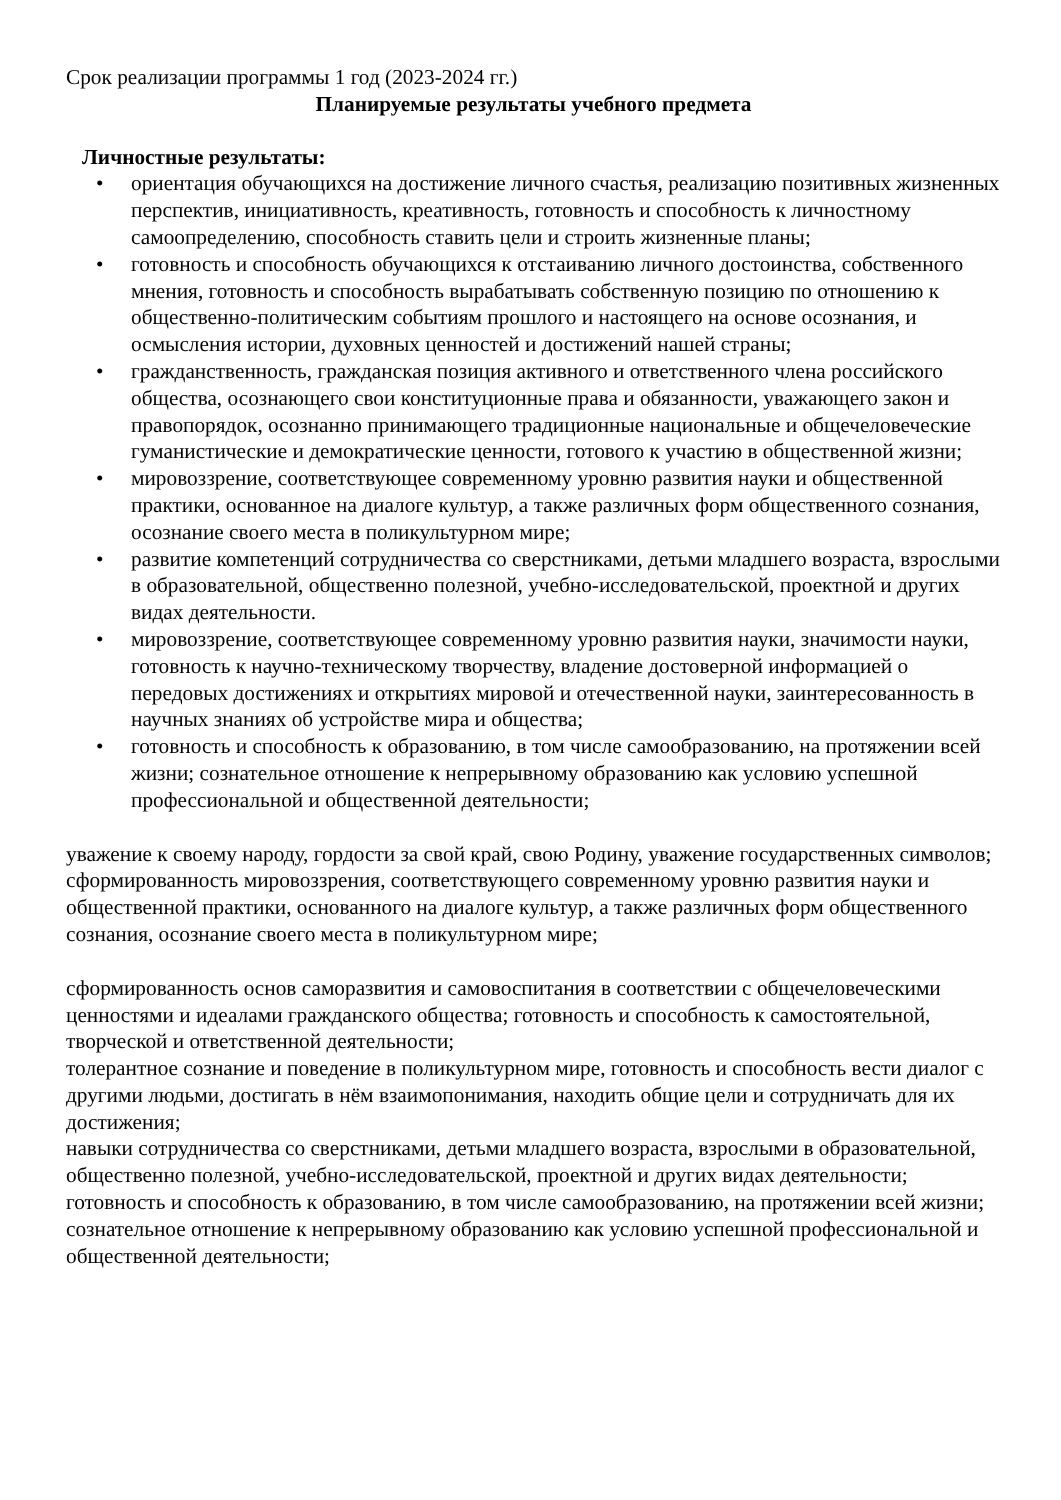Срок реализации программы 1 год (2023-2024 гг.)
Планируемые результаты учебного предмета
Личностные результаты:
• ориентация обучающихся на достижение личного счастья, реализацию позитивных жизненных перспектив, инициативность, креативность, готовность и способность к личностному самоопределению, способность ставить цели и строить жизненные планы;
• готовность и способность обучающихся к отстаиванию личного достоинства, собственного мнения, готовность и способность вырабатывать собственную позицию по отношению к общественно-политическим событиям прошлого и настоящего на основе осознания, и осмысления истории, духовных ценностей и достижений нашей страны;
• гражданственность, гражданская позиция активного и ответственного члена российского общества, осознающего свои конституционные права и обязанности, уважающего закон и правопорядок, осознанно принимающего традиционные национальные и общечеловеческие гуманистические и демократические ценности, готового к участию в общественной жизни;
• мировоззрение, соответствующее современному уровню развития науки и общественной практики, основанное на диалоге культур, а также различных форм общественного сознания, осознание своего места в поликультурном мире;
• развитие компетенций сотрудничества со сверстниками, детьми младшего возраста, взрослыми в образовательной, общественно полезной, учебно-исследовательской, проектной и других видах деятельности.
• мировоззрение, соответствующее современному уровню развития науки, значимости науки, готовность к научно-техническому творчеству, владение достоверной информацией о передовых достижениях и открытиях мировой и отечественной науки, заинтересованность в научных знаниях об устройстве мира и общества;
• готовность и способность к образованию, в том числе самообразованию, на протяжении всей жизни; сознательное отношение к непрерывному образованию как условию успешной профессиональной и общественной деятельности;
уважение к своему народу, гордости за свой край, свою Родину, уважение государственных символов;
сформированность мировоззрения, соответствующего современному уровню развития науки и общественной практики, основанного на диалоге культур, а также различных форм общественного сознания, осознание своего места в поликультурном мире;
сформированность основ саморазвития и самовоспитания в соответствии с общечеловеческими ценностями и идеалами гражданского общества; готовность и способность к самостоятельной, творческой и ответственной деятельности;
толерантное сознание и поведение в поликультурном мире, готовность и способность вести диалог с другими людьми, достигать в нём взаимопонимания, находить общие цели и сотрудничать для их достижения;
навыки сотрудничества со сверстниками, детьми младшего возраста, взрослыми в образовательной, общественно полезной, учебно-исследовательской, проектной и других видах деятельности;
готовность и способность к образованию, в том числе самообразованию, на протяжении всей жизни; сознательное отношение к непрерывному образованию как условию успешной профессиональной и общественной деятельности;